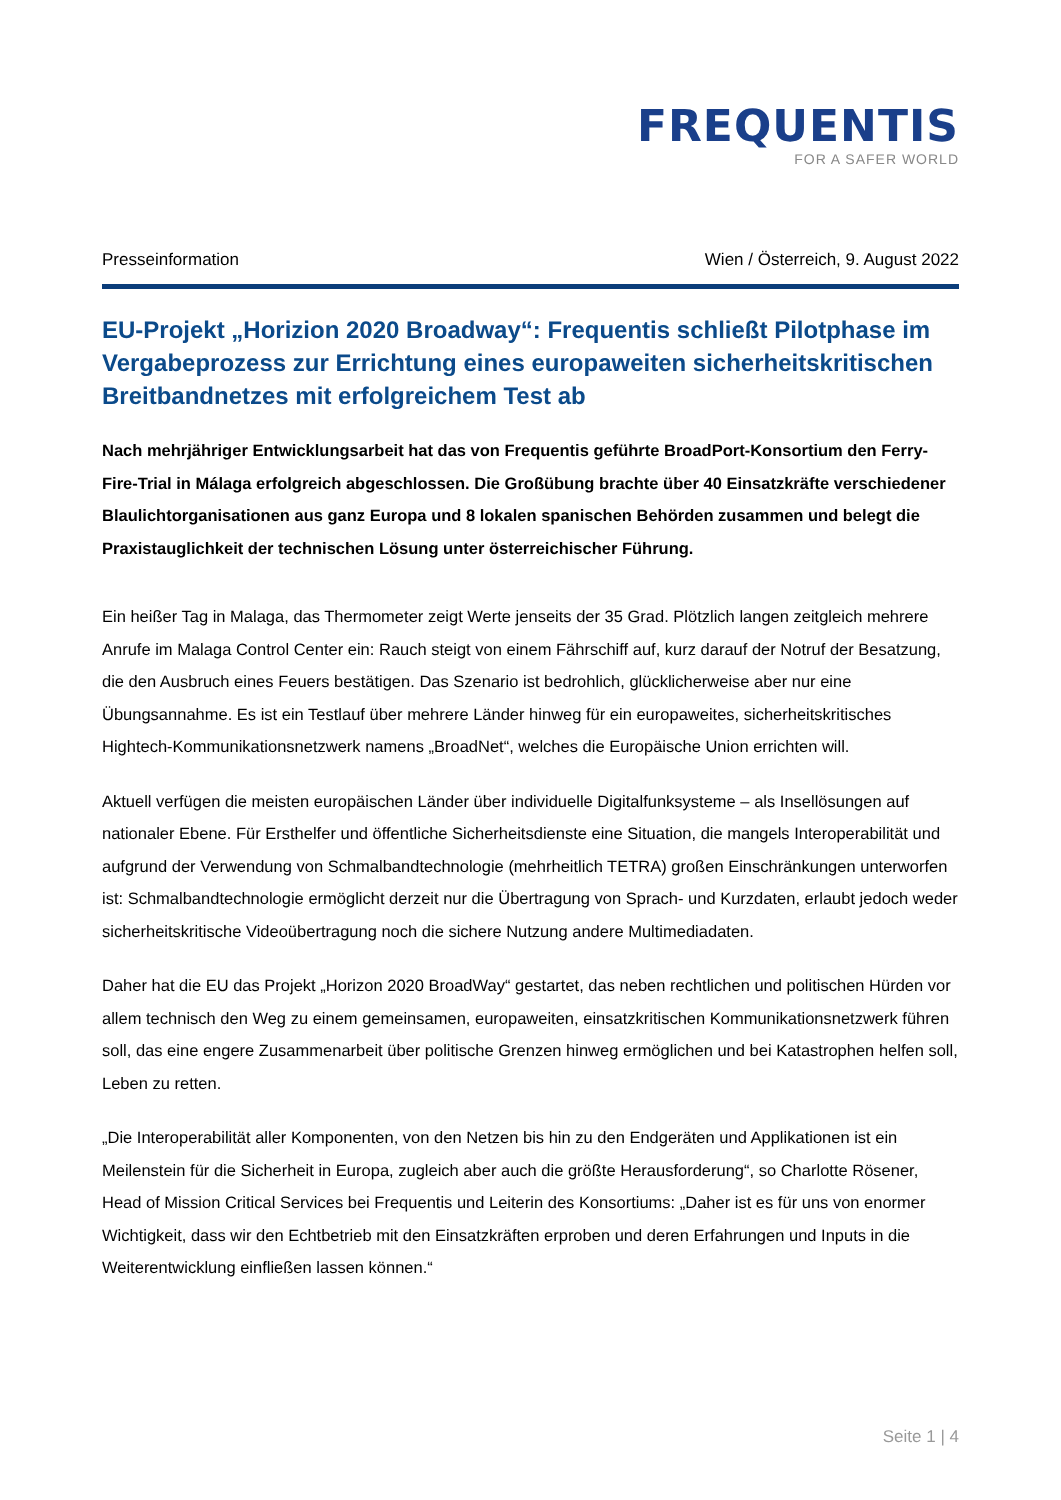FREQUENTIS
FOR A SAFER WORLD
Presseinformation Wien / Österreich, 9. August 2022
EU-Projekt „Horizion 2020 Broadway“: Frequentis schließt Pilotphase im Vergabeprozess zur Errichtung eines europaweiten sicherheitskritischen Breitbandnetzes mit erfolgreichem Test ab
Nach mehrjähriger Entwicklungsarbeit hat das von Frequentis geführte BroadPort-Konsortium den Ferry-Fire-Trial in Málaga erfolgreich abgeschlossen. Die Großübung brachte über 40 Einsatzkräfte verschiedener Blaulichtorganisationen aus ganz Europa und 8 lokalen spanischen Behörden zusammen und belegt die Praxistauglichkeit der technischen Lösung unter österreichischer Führung.
Ein heißer Tag in Malaga, das Thermometer zeigt Werte jenseits der 35 Grad. Plötzlich langen zeitgleich mehrere Anrufe im Malaga Control Center ein: Rauch steigt von einem Fährschiff auf, kurz darauf der Notruf der Besatzung, die den Ausbruch eines Feuers bestätigen. Das Szenario ist bedrohlich, glücklicherweise aber nur eine Übungsannahme. Es ist ein Testlauf über mehrere Länder hinweg für ein europaweites, sicherheitskritisches Hightech-Kommunikationsnetzwerk namens „BroadNet“, welches die Europäische Union errichten will.
Aktuell verfügen die meisten europäischen Länder über individuelle Digitalfunksysteme – als Insellösungen auf nationaler Ebene. Für Ersthelfer und öffentliche Sicherheitsdienste eine Situation, die mangels Interoperabilität und aufgrund der Verwendung von Schmalbandtechnologie (mehrheitlich TETRA) großen Einschränkungen unterworfen ist: Schmalbandtechnologie ermöglicht derzeit nur die Übertragung von Sprach- und Kurzdaten, erlaubt jedoch weder sicherheitskritische Videoübertragung noch die sichere Nutzung andere Multimediadaten.
Daher hat die EU das Projekt „Horizon 2020 BroadWay“ gestartet, das neben rechtlichen und politischen Hürden vor allem technisch den Weg zu einem gemeinsamen, europaweiten, einsatzkritischen Kommunikationsnetzwerk führen soll, das eine engere Zusammenarbeit über politische Grenzen hinweg ermöglichen und bei Katastrophen helfen soll, Leben zu retten.
„Die Interoperabilität aller Komponenten, von den Netzen bis hin zu den Endgeräten und Applikationen ist ein Meilenstein für die Sicherheit in Europa, zugleich aber auch die größte Herausforderung“, so Charlotte Rösener, Head of Mission Critical Services bei Frequentis und Leiterin des Konsortiums: „Daher ist es für uns von enormer Wichtigkeit, dass wir den Echtbetrieb mit den Einsatzkräften erproben und deren Erfahrungen und Inputs in die Weiterentwicklung einfließen lassen können.“
Seite 1 | 4